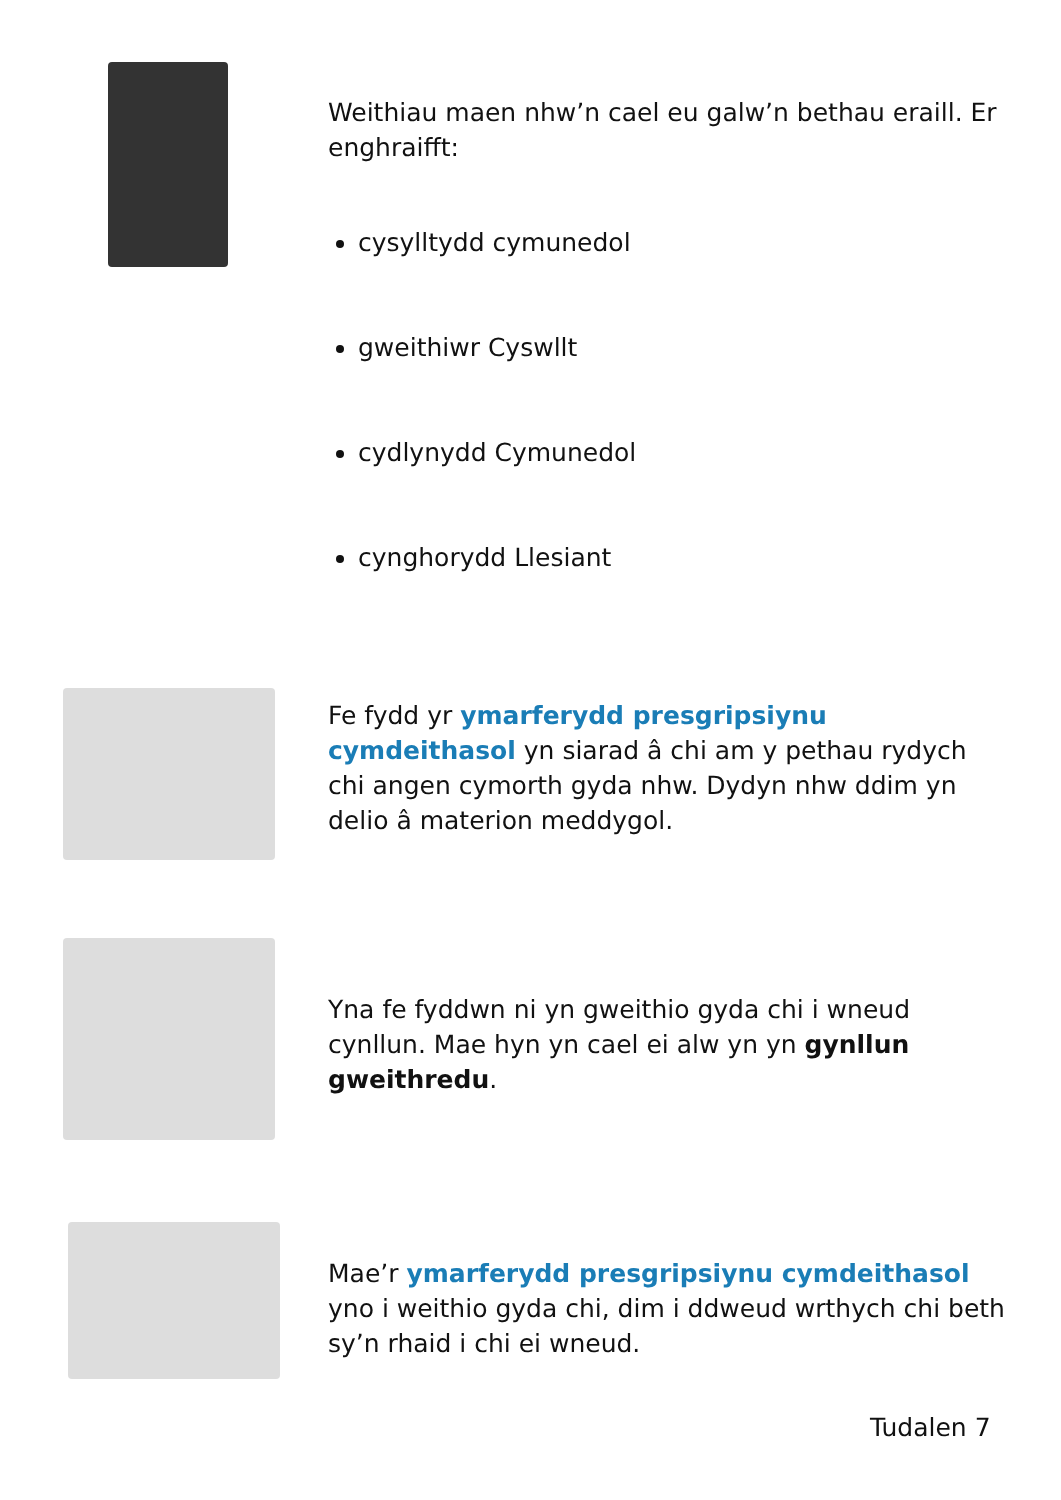Weithiau maen nhw’n cael eu galw’n bethau eraill. Er enghraifft:
cysylltydd cymunedol
gweithiwr Cyswllt
cydlynydd Cymunedol
cynghorydd Llesiant
Fe fydd yr ymarferydd presgripsiynu cymdeithasol yn siarad â chi am y pethau rydych chi angen cymorth gyda nhw. Dydyn nhw ddim yn delio â materion meddygol.
Yna fe fyddwn ni yn gweithio gyda chi i wneud cynllun. Mae hyn yn cael ei alw yn yn gynllun gweithredu.
Mae’r ymarferydd presgripsiynu cymdeithasol yno i weithio gyda chi, dim i ddweud wrthych chi beth sy’n rhaid i chi ei wneud.
Tudalen 7